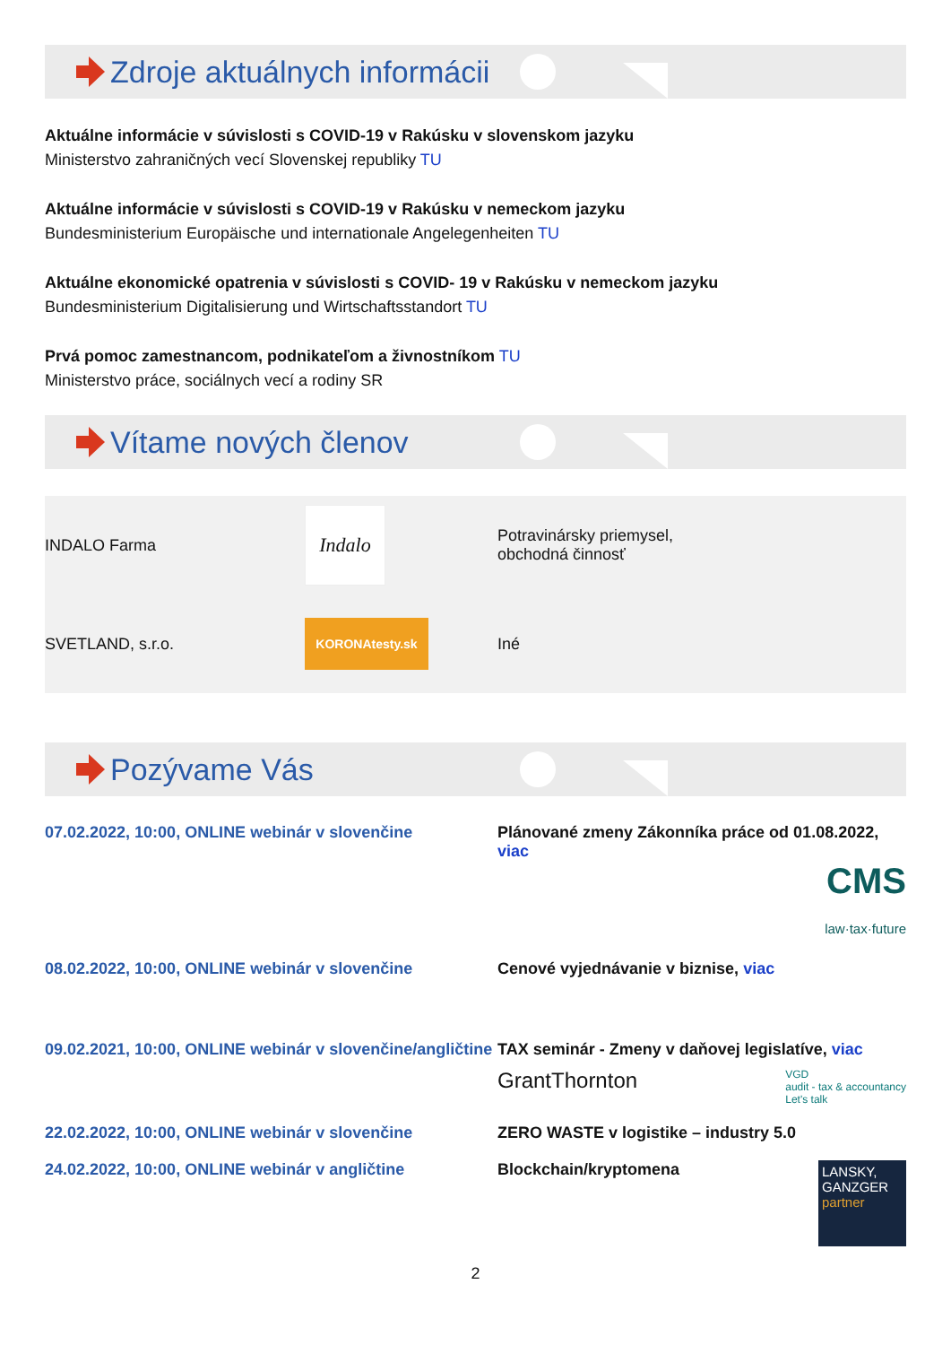Zdroje aktuálnych informácii
Aktuálne informácie v súvislosti s COVID-19 v Rakúsku v slovenskom jazyku
Ministerstvo zahraničných vecí Slovenskej republiky TU
Aktuálne informácie v súvislosti s COVID-19 v Rakúsku v nemeckom jazyku
Bundesministerium Europäische und internationale Angelegenheiten TU
Aktuálne ekonomické opatrenia v súvislosti s COVID- 19 v Rakúsku v nemeckom jazyku
Bundesministerium Digitalisierung und Wirtschaftsstandort TU
Prvá pomoc zamestnancom, podnikateľom a živnostníkom TU
Ministerstvo práce, sociálnych vecí a rodiny SR
Vítame nových členov
| INDALO Farma | Indalo | Potravinársky priemysel, obchodná činnosť |
| SVETLAND, s.r.o. | KORONAtesty.sk | Iné |
Pozývame Vás
| 07.02.2022, 10:00, ONLINE webinár v slovenčine | Plánované zmeny Zákonníka práce od 01.08.2022, viac CMS law·tax·future |
| 08.02.2022, 10:00, ONLINE webinár v slovenčine | Cenové vyjednávanie v biznise, viac |
| 09.02.2021, 10:00, ONLINE webinár v slovenčine/angličtine | TAX seminár - Zmeny v daňovej legislatíve, viac GrantThornton VGD audit - tax & accountancy Let's talk |
| 22.02.2022, 10:00, ONLINE webinár v slovenčine | ZERO WASTE v logistike – industry 5.0 |
| 24.02.2022, 10:00, ONLINE webinár v angličtine | Blockchain/kryptomena LANSKY, GANZGER partner |
2